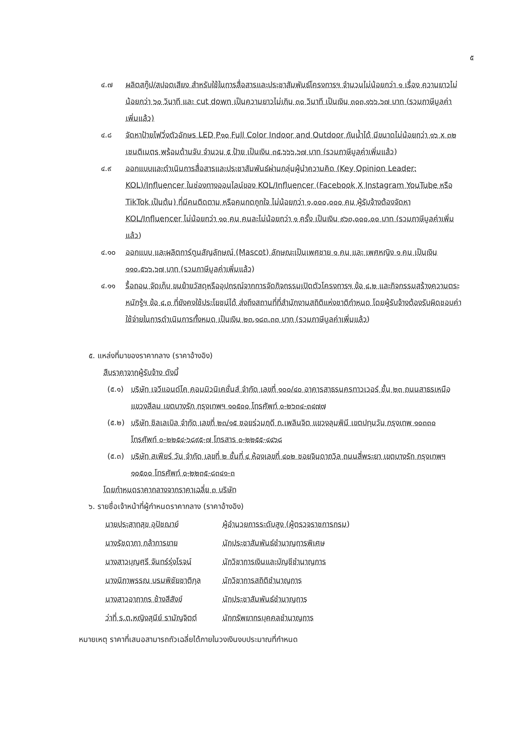๕
๔.๗ ผลิตสกู๊ป/สปอตเสียง สำหรับใช้ในการสื่อสารและประชาสัมพันธ์โครงการฯ จำนวนไม่น้อยกว่า ๑ เรื่อง ความยาวไม่น้อยกว่า ๖๐ วินาที และ cut down เป็นความยาวไม่เกิน ๓๐ วินาที เป็นเงิน ๓๐๓,๑๖๖.๖๗ บาท (รวมภาษีมูลค่าเพิ่มแล้ว)
๔.๘ จัดหาป้ายไฟวิ่งตัวอักษร LED P๑๐ Full Color Indoor and Outdoor กันน้ำได้ มีขนาดไม่น้อยกว่า ๑๖ x ๓๒ เซนติเมตร พร้อมด้ามจับ จำนวน ๕ ป้าย เป็นเงิน ๓๕,๖๖๖.๖๗ บาท (รวมภาษีมูลค่าเพิ่มแล้ว)
๔.๙ ออกแบบและดำเนินการสื่อสารและประชาสัมพันธ์ผ่านกลุ่มผู้นำความคิด (Key Opinion Leader: KOL)/Influencer ในช่องทางออนไลน์ของ KOL/Influencer (Facebook X Instagram YouTube หรือ TikTok เป็นต้น) ที่มีคนติดตาม หรือคนกดถูกใจ ไม่น้อยกว่า ๑,๐๐๐,๐๐๐ คน ผู้รับจ้างต้องจัดหา KOL/Influencer ไม่น้อยกว่า ๑๐ คน คนละไม่น้อยกว่า ๑ ครั้ง เป็นเงิน ๙๖๓,๐๐๐.๐๐ บาท (รวมภาษีมูลค่าเพิ่มแล้ว)
๔.๑๐ ออกแบบ และผลิตการ์ตูนสัญลักษณ์ (Mascot) ลักษณะเป็นเพศชาย ๑ คน และ เพศหญิง ๑ คน เป็นเงิน ๑๑๐,๕๖๖.๖๗ บาท (รวมภาษีมูลค่าเพิ่มแล้ว)
๔.๑๑ รื้อถอน จัดเก็บ ขนย้ายวัสดุหรืออุปกรณ์จากการจัดกิจกรรมเปิดตัวโครงการฯ ข้อ ๔.๒ และกิจกรรมสร้างความตระหนักรู้ฯ ข้อ ๔.๓ ที่ยังคงใช้ประโยชน์ได้ ส่งถึงสถานที่ที่สำนักงานสถิติแห่งชาติกำหนด โดยผู้รับจ้างต้องรับผิดชอบค่าใช้จ่ายในการดำเนินการทั้งหมด เป็นเงิน ๒๓,๑๘๓.๓๓ บาท (รวมภาษีมูลค่าเพิ่มแล้ว)
๕. แหล่งที่มาของราคากลาง (ราคาอ้างอิง)
สืบราคาจากผู้รับจ้าง ดังนี้
(๕.๑) บริษัท เจวีแอนด์โค คอมมิวนิเคชั่นส์ จำกัด เลขที่ ๑๐๐/๔๐ อาคารสาธรนครทาวเวอร์ ชั้น ๒๓ ถนนสาธรเหนือ แขวงสีลม เขตบางรัก กรุงเทพฯ ๑๐๕๐๐ โทรศัพท์ ๐-๒๖๓๔-๓๔๗๗
(๕.๒) บริษัท ซิลเลเบิล จำกัด เลขที่ ๒๓/๑๕ ซอยร่วมฤดี ถ.เพลินจิต แขวงลุมพินี เขตปทุมวัน กรุงเทพ ๑๐๓๓๐ โทรศัพท์ ๐-๒๒๕๔-๖๘๙๕-๗ โทรสาร ๐-๒๒๕๕-๔๔๖๘
(๕.๓) บริษัท สเฟียร์ วัน จำกัด เลขที่ ๒ ชั้นที่ ๔ ห้องเลขที่ ๔๐๒ ซอยจินดาถวิล ถนนสี่พระยา เขตบางรัก กรุงเทพฯ ๑๐๕๐๐ โทรศัพท์ ๐-๒๒๓๕-๘๓๔๑-๓
โดยกำหนดราคากลางจากราคาเฉลี่ย ๓ บริษัท
๖. รายชื่อเจ้าหน้าที่ผู้กำหนดราคากลาง (ราคาอ้างอิง)
| นายประสาทสุข อุปัชฌาย์ | ผู้อำนวยการระดับสูง (ผู้ตรวจราชการกรม) |
| นางรัชดาภา กล้าการขาย | นักประชาสัมพันธ์ชำนาญการพิเศษ |
| นางสาวบุญศรี จันทร์รุ่งโรจน์ | นักวิชาการเงินและบัญชีชำนาญการ |
| นางนิภาพรรณ บรมพิชัยชาติกุล | นักวิชาการสถิติชำนาญการ |
| นางสาวอาภากร ช้างสีสังข์ | นักประชาสัมพันธ์ชำนาญการ |
| ว่าที่ ร.ต.หญิงสุนีย์ รามัญจิตต์ | นักทรัพยากรบุคคลชำนาญการ |
หมายเหตุ ราคาที่เสนอสามารถถัวเฉลี่ยได้ภายในวงเงินงบประมาณที่กำหนด